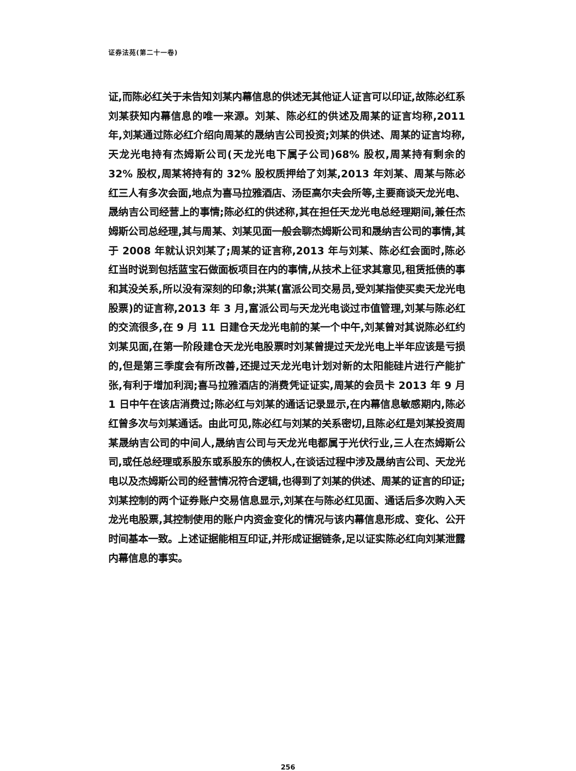证券法苑(第二十一卷)
证,而陈必红关于未告知刘某内幕信息的供述无其他证人证言可以印证,故陈必红系刘某获知内幕信息的唯一来源。刘某、陈必红的供述及周某的证言均称,2011 年,刘某通过陈必红介绍向周某的晟纳吉公司投资;刘某的供述、周某的证言均称,天龙光电持有杰姆斯公司(天龙光电下属子公司)68% 股权,周某持有剩余的 32% 股权,周某将持有的 32% 股权质押给了刘某,2013 年刘某、周某与陈必红三人有多次会面,地点为喜马拉雅酒店、汤臣高尔夫会所等,主要商谈天龙光电、晟纳吉公司经营上的事情;陈必红的供述称,其在担任天龙光电总经理期间,兼任杰姆斯公司总经理,其与周某、刘某见面一般会聊杰姆斯公司和晟纳吉公司的事情,其于 2008 年就认识刘某了;周某的证言称,2013 年与刘某、陈必红会面时,陈必红当时说到包括蓝宝石做面板项目在内的事情,从技术上征求其意见,租赁抵债的事和其没关系,所以没有深刻的印象;洪某(富派公司交易员,受刘某指使买卖天龙光电股票)的证言称,2013 年 3 月,富派公司与天龙光电谈过市值管理,刘某与陈必红的交流很多,在 9 月 11 日建仓天龙光电前的某一个中午,刘某曾对其说陈必红约刘某见面,在第一阶段建仓天龙光电股票时刘某曾提过天龙光电上半年应该是亏损的,但是第三季度会有所改善,还提过天龙光电计划对新的太阳能硅片进行产能扩张,有利于增加利润;喜马拉雅酒店的消费凭证证实,周某的会员卡 2013 年 9 月 1 日中午在该店消费过;陈必红与刘某的通话记录显示,在内幕信息敏感期内,陈必红曾多次与刘某通话。由此可见,陈必红与刘某的关系密切,且陈必红是刘某投资周某晟纳吉公司的中间人,晟纳吉公司与天龙光电都属于光伏行业,三人在杰姆斯公司,或任总经理或系股东或系股东的债权人,在谈话过程中涉及晟纳吉公司、天龙光电以及杰姆斯公司的经营情况符合逻辑,也得到了刘某的供述、周某的证言的印证;刘某控制的两个证券账户交易信息显示,刘某在与陈必红见面、通话后多次购入天龙光电股票,其控制使用的账户内资金变化的情况与该内幕信息形成、变化、公开时间基本一致。上述证据能相互印证,并形成证据链条,足以证实陈必红向刘某泄露内幕信息的事实。
256